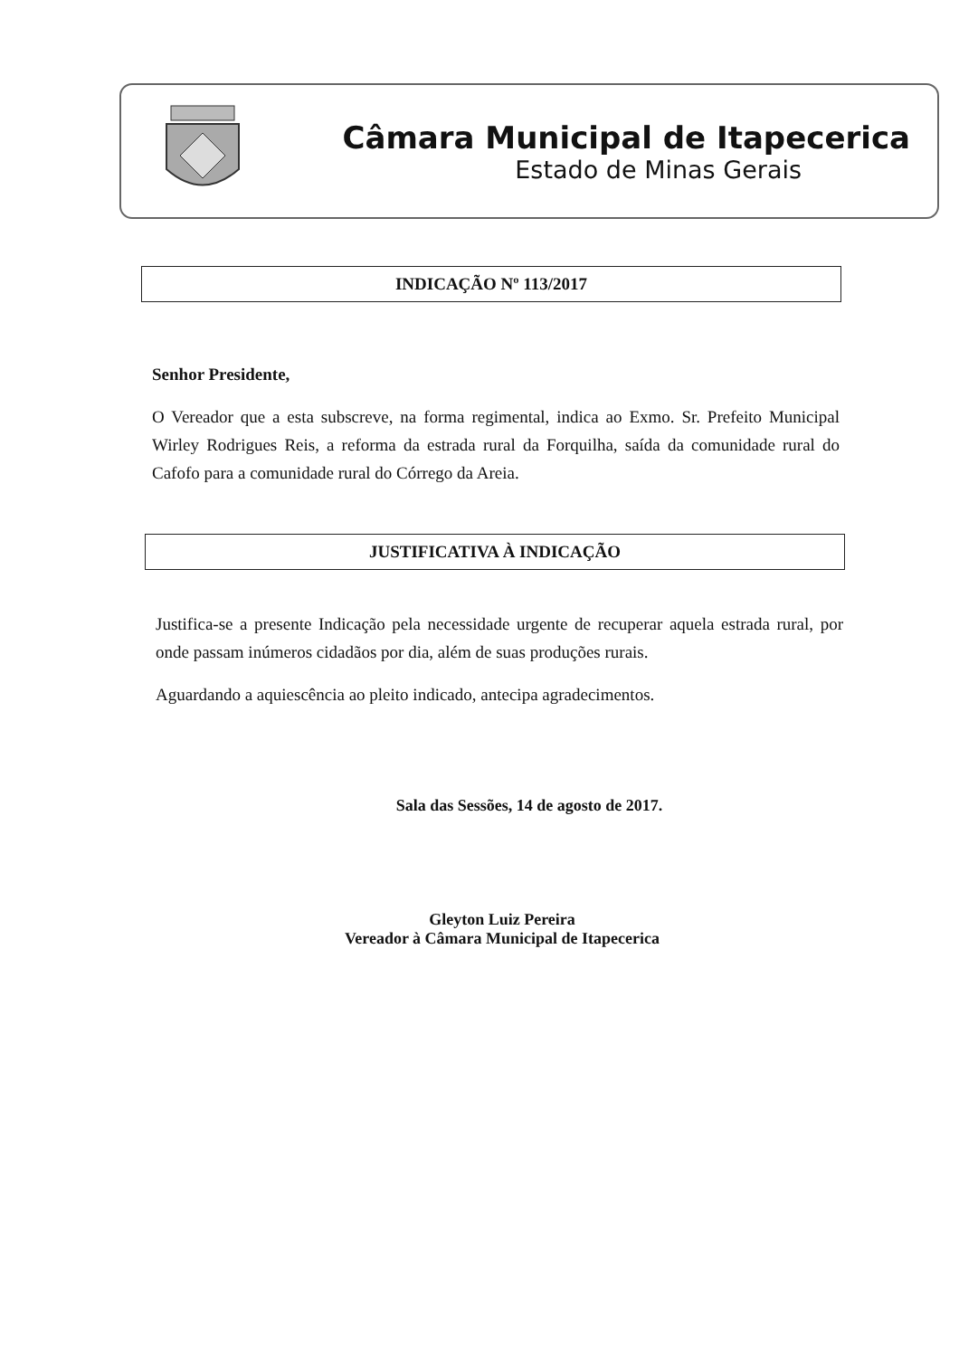Câmara Municipal de Itapecerica
Estado de Minas Gerais
INDICAÇÃO Nº 113/2017
Senhor Presidente,
O Vereador que a esta subscreve, na forma regimental, indica ao Exmo. Sr. Prefeito Municipal Wirley Rodrigues Reis, a reforma da estrada rural da Forquilha, saída da comunidade rural do Cafofo para a comunidade rural do Córrego da Areia.
JUSTIFICATIVA À INDICAÇÃO
Justifica-se a presente Indicação pela necessidade urgente de recuperar aquela estrada rural, por onde passam inúmeros cidadãos por dia, além de suas produções rurais.
Aguardando a aquiescência ao pleito indicado, antecipa agradecimentos.
Sala das Sessões, 14 de agosto de 2017.
Gleyton Luiz Pereira
Vereador à Câmara Municipal de Itapecerica